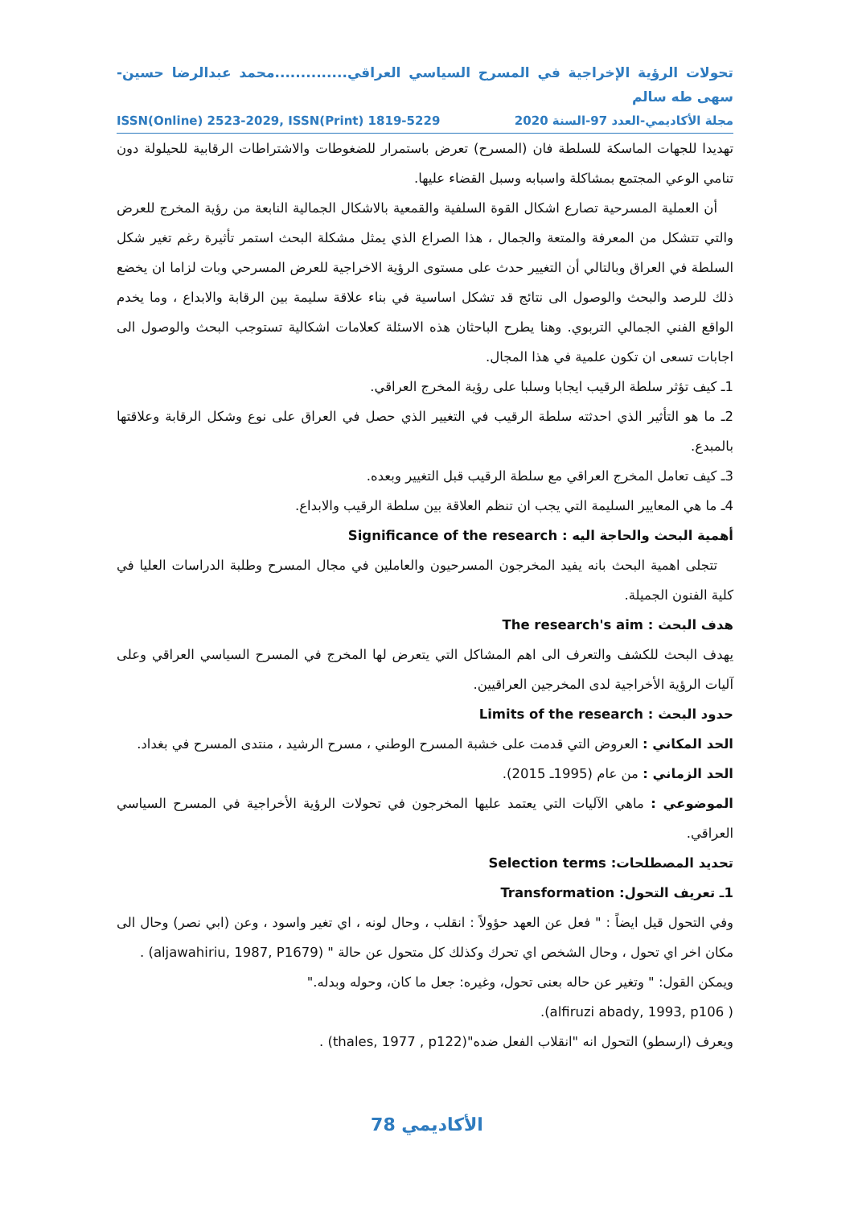تحولات الرؤية الإخراجية في المسرح السياسي العراقي..............محمد عبدالرضا حسين-سهى طه سالم
مجلة الأكاديمي-العدد 97-السنة 2020 ISSN(Online) 2523-2029, ISSN(Print) 1819-5229
تهديدا للجهات الماسكة للسلطة فان (المسرح) تعرض باستمرار للضغوطات والاشتراطات الرقابية للحيلولة دون تنامي الوعي المجتمع بمشاكلة واسبابه وسبل القضاء عليها.
أن العملية المسرحية تصارع اشكال القوة السلفية والقمعية بالاشكال الجمالية النابعة من رؤية المخرج للعرض والتي تتشكل من المعرفة والمتعة والجمال ، هذا الصراع الذي يمثل مشكلة البحث استمر تأثيرة رغم تغير شكل السلطة في العراق وبالتالي أن التغيير حدث على مستوى الرؤية الاخراجية للعرض المسرحي وبات لزاما ان يخضع ذلك للرصد والبحث والوصول الى نتائج قد تشكل اساسية في بناء علاقة سليمة بين الرقابة والابداع ، وما يخدم الواقع الفني الجمالي التربوي. وهنا يطرح الباحثان هذه الاسئلة كعلامات اشكالية تستوجب البحث والوصول الى اجابات تسعى ان تكون علمية في هذا المجال.
1ـ كيف تؤثر سلطة الرقيب ايجابا وسلبا على رؤية المخرج العراقي.
2ـ ما هو التأثير الذي احدثته سلطة الرقيب في التغيير الذي حصل في العراق على نوع وشكل الرقابة وعلاقتها بالمبدع.
3ـ كيف تعامل المخرج العراقي مع سلطة الرقيب قبل التغيير وبعده.
4ـ ما هي المعايير السليمة التي يجب ان تنظم العلاقة بين سلطة الرقيب والابداع.
أهمية البحث والحاجة اليه : Significance of the research
تتجلى اهمية البحث بانه يفيد المخرجون المسرحيون والعاملين في مجال المسرح وطلبة الدراسات العليا في كلية الفنون الجميلة.
هدف البحث : The research's aim
يهدف البحث للكشف والتعرف الى اهم المشاكل التي يتعرض لها المخرج في المسرح السياسي العراقي وعلى آليات الرؤية الأخراجية لدى المخرجين العراقيين.
حدود البحث : Limits of the research
الحد المكاني : العروض التي قدمت على خشبة المسرح الوطني ، مسرح الرشيد ، منتدى المسرح في بغداد.
الحد الزماني : من عام (1995ـ 2015).
الموضوعي : ماهي الآليات التي يعتمد عليها المخرجون في تحولات الرؤية الأخراجية في المسرح السياسي العراقي.
تحديد المصطلحات: Selection terms
1ـ تعريف التحول: Transformation
وفي التحول قيل ايضاً : " فعل عن العهد حؤولاً : انقلب ، وحال لونه ، اي تغير واسود ، وعن (ابي نصر) وحال الى مكان اخر اي تحول ، وحال الشخص اي تحرك وكذلك كل متحول عن حالة " (aljawahiriu, 1987, P1679) .
ويمكن القول: " وتغير عن حاله بعنى تحول، وغيره: جعل ما كان، وحوله وبدله."
( alfiruzi abady, 1993, p106).
ويعرف (ارسطو) التحول انه "انقلاب الفعل ضده"(thales, 1977 , p122) .
الأكاديمي 78